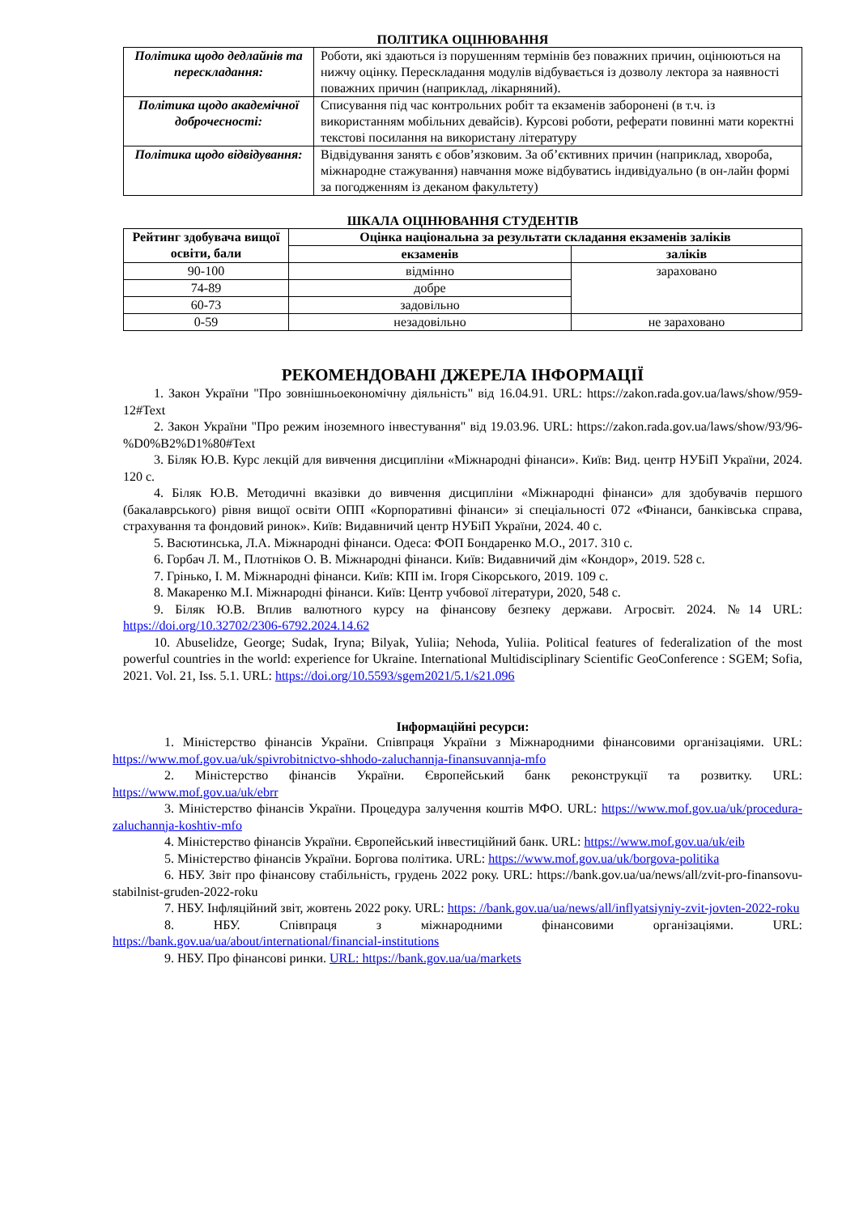ПОЛІТИКА ОЦІНЮВАННЯ
| Політика щодо дедлайнів та перескладання: | Роботи, які здаються із порушенням термінів без поважних причин, оцінюються на нижчу оцінку. Перескладання модулів відбувається із дозволу лектора за наявності поважних причин (наприклад, лікарняний). |
| Політика щодо академічної доброчесності: | Списування під час контрольних робіт та екзаменів заборонені (в т.ч. із використанням мобільних девайсів). Курсові роботи, реферати повинні мати коректні текстові посилання на використану літературу |
| Політика щодо відвідування: | Відвідування занять є обов’язковим. За об’єктивних причин (наприклад, хвороба, міжнародне стажування) навчання може відбуватись індивідуально (в он-лайн формі за погодженням із деканом факультету) |
ШКАЛА ОЦІНЮВАННЯ СТУДЕНТІВ
| Рейтинг здобувача вищої освіти, бали | Оцінка національна за результати складання екзаменів заліків | |
| --- | --- | --- |
| | екзаменів | заліків |
| 90-100 | відмінно | зараховано |
| 74-89 | добре | |
| 60-73 | задовільно | |
| 0-59 | незадовільно | не зараховано |
РЕКОМЕНДОВАНІ ДЖЕРЕЛА ІНФОРМАЦІЇ
1. Закон України "Про зовнішньоекономічну діяльність" від 16.04.91. URL: https://zakon.rada.gov.ua/laws/show/959-12#Text
2. Закон України "Про режим іноземного інвестування" від 19.03.96. URL: https://zakon.rada.gov.ua/laws/show/93/96-%D0%B2%D1%80#Text
3. Біляк Ю.В. Курс лекцій для вивчення дисципліни «Міжнародні фінанси». Київ: Вид. центр НУБіП України, 2024. 120 с.
4. Біляк Ю.В. Методичні вказівки до вивчення дисципліни «Міжнародні фінанси» для здобувачів першого (бакалаврського) рівня вищої освіти ОПП «Корпоративні фінанси» зі спеціальності 072 «Фінанси, банківська справа, страхування та фондовий ринок». Київ: Видавничий центр НУБіП України, 2024. 40 с.
5. Васютинська, Л.А. Міжнародні фінанси. Одеса: ФОП Бондаренко М.О., 2017. 310 с.
6. Горбач Л. М., Плотніков О. В. Міжнародні фінанси. Київ: Видавничий дім «Кондор», 2019. 528 с.
7. Грінько, І. М. Міжнародні фінанси. Київ: КПІ ім. Ігоря Сікорського, 2019. 109 с.
8. Макаренко М.І. Міжнародні фінанси. Київ: Центр учбової літератури, 2020, 548 с.
9. Біляк Ю.В. Вплив валютного курсу на фінансову безпеку держави. Агросвіт. 2024. №14 URL: https://doi.org/10.32702/2306-6792.2024.14.62
10. Abuselidze, George; Sudak, Iryna; Bilyak, Yuliia; Nehoda, Yuliia. Political features of federalization of the most powerful countries in the world: experience for Ukraine. International Multidisciplinary Scientific GeoConference : SGEM; Sofia, 2021. Vol. 21, Iss. 5.1. URL: https://doi.org/10.5593/sgem2021/5.1/s21.096
Інформаційні ресурси:
1. Міністерство фінансів України. Співпраця України з Міжнародними фінансовими організаціями. URL: https://www.mof.gov.ua/uk/spivrobitnictvo-shhodo-zaluchannja-finansuvannja-mfo
2. Міністерство фінансів України. Європейський банк реконструкції та розвитку. URL: https://www.mof.gov.ua/uk/ebrr
3. Міністерство фінансів України. Процедура залучення коштів МФО. URL: https://www.mof.gov.ua/uk/procedura-zaluchannja-koshtiv-mfo
4. Міністерство фінансів України. Європейський інвестиційний банк. URL: https://www.mof.gov.ua/uk/eib
5. Міністерство фінансів України. Боргова політика. URL: https://www.mof.gov.ua/uk/borgova-politika
6. НБУ. Звіт про фінансову стабільність, грудень 2022 року. URL: https://bank.gov.ua/ua/news/all/zvit-pro-finansovu-stabilnist-gruden-2022-roku
7. НБУ. Інфляційний звіт, жовтень 2022 року. URL: https: //bank.gov.ua/ua/news/all/inflyatsiyniy-zvit-jovten-2022-roku
8. НБУ. Співпраця з міжнародними фінансовими організаціями. URL: https://bank.gov.ua/ua/about/international/financial-institutions
9. НБУ. Про фінансові ринки. URL: https://bank.gov.ua/ua/markets